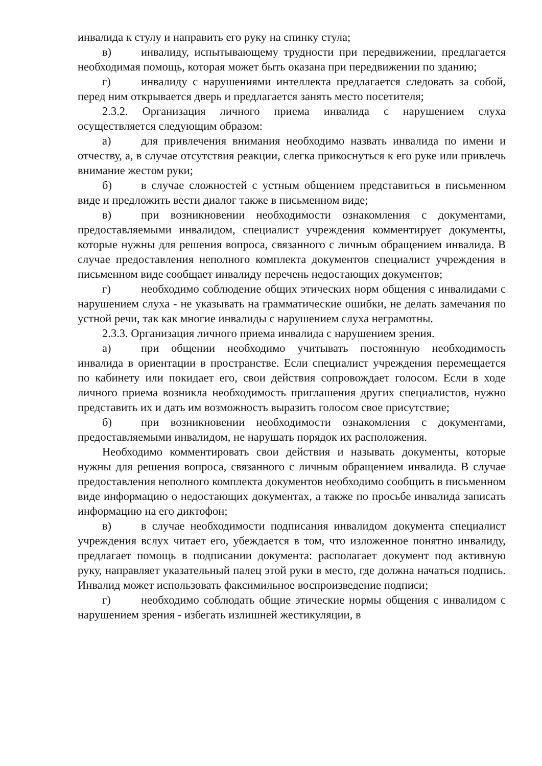инвалида к стулу и направить его руку на спинку стула;
в) инвалиду, испытывающему трудности при передвижении, предлагается необходимая помощь, которая может быть оказана при передвижении по зданию;
г) инвалиду с нарушениями интеллекта предлагается следовать за собой, перед ним открывается дверь и предлагается занять место посетителя;
2.3.2. Организация личного приема инвалида с нарушением слуха осуществляется следующим образом:
а) для привлечения внимания необходимо назвать инвалида по имени и отчеству, а, в случае отсутствия реакции, слегка прикоснуться к его руке или привлечь внимание жестом руки;
б) в случае сложностей с устным общением представиться в письменном виде и предложить вести диалог также в письменном виде;
в) при возникновении необходимости ознакомления с документами, предоставляемыми инвалидом, специалист учреждения комментирует документы, которые нужны для решения вопроса, связанного с личным обращением инвалида. В случае предоставления неполного комплекта документов специалист учреждения в письменном виде сообщает инвалиду перечень недостающих документов;
г) необходимо соблюдение общих этических норм общения с инвалидами с нарушением слуха - не указывать на грамматические ошибки, не делать замечания по устной речи, так как многие инвалиды с нарушением слуха неграмотны.
2.3.3. Организация личного приема инвалида с нарушением зрения.
а) при общении необходимо учитывать постоянную необходимость инвалида в ориентации в пространстве. Если специалист учреждения перемещается по кабинету или покидает его, свои действия сопровождает голосом. Если в ходе личного приема возникла необходимость приглашения других специалистов, нужно представить их и дать им возможность выразить голосом свое присутствие;
б) при возникновении необходимости ознакомления с документами, предоставляемыми инвалидом, не нарушать порядок их расположения.
Необходимо комментировать свои действия и называть документы, которые нужны для решения вопроса, связанного с личным обращением инвалида. В случае предоставления неполного комплекта документов необходимо сообщить в письменном виде информацию о недостающих документах, а также по просьбе инвалида записать информацию на его диктофон;
в) в случае необходимости подписания инвалидом документа специалист учреждения вслух читает его, убеждается в том, что изложенное понятно инвалиду, предлагает помощь в подписании документа: располагает документ под активную руку, направляет указательный палец этой руки в место, где должна начаться подпись. Инвалид может использовать факсимильное воспроизведение подписи;
г) необходимо соблюдать общие этические нормы общения с инвалидом с нарушением зрения - избегать излишней жестикуляции, в